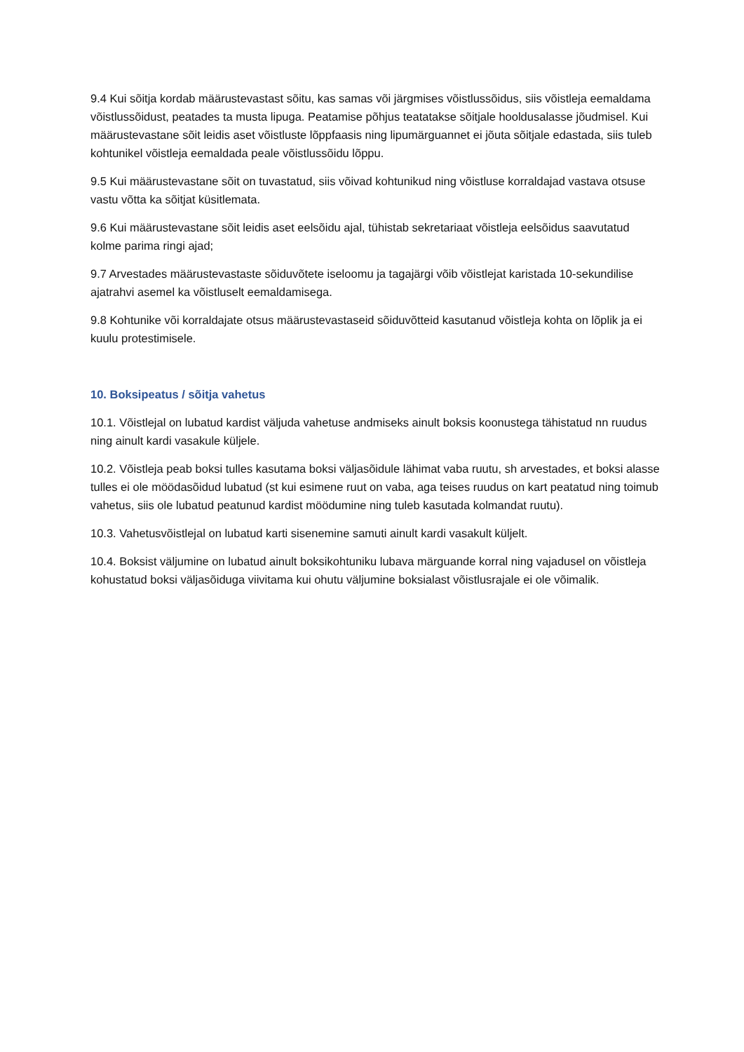9.4 Kui sõitja kordab määrustevastast sõitu, kas samas või järgmises võistlussõidus, siis võistleja eemaldama võistlussõidust, peatades ta musta lipuga. Peatamise põhjus teatatakse sõitjale hooldusalasse jõudmisel. Kui määrustevastane sõit leidis aset võistluste lõppfaasis ning lipumärguannet ei jõuta sõitjale edastada, siis tuleb kohtunikel võistleja eemaldada peale võistlussõidu lõppu.
9.5 Kui määrustevastane sõit on tuvastatud, siis võivad kohtunikud ning võistluse korraldajad vastava otsuse vastu võtta ka sõitjat küsitlemata.
9.6 Kui määrustevastane sõit leidis aset eelsõidu ajal, tühistab sekretariaat võistleja eelsõidus saavutatud kolme parima ringi ajad;
9.7 Arvestades määrustevastaste sõiduvõtete iseloomu ja tagajärgi võib võistlejat karistada 10-sekundilise ajatrahvi asemel ka võistluselt eemaldamisega.
9.8 Kohtunike või korraldajate otsus määrustevastaseid sõiduvõtteid kasutanud võistleja kohta on lõplik ja ei kuulu protestimisele.
10. Boksipeatus / sõitja vahetus
10.1. Võistlejal on lubatud kardist väljuda vahetuse andmiseks ainult boksis koonustega tähistatud nn ruudus ning ainult kardi vasakule küljele.
10.2. Võistleja peab boksi tulles kasutama boksi väljasõidule lähimat vaba ruutu, sh arvestades, et boksi alasse tulles ei ole möödasõidud lubatud (st kui esimene ruut on vaba, aga teises ruudus on kart peatatud ning toimub vahetus, siis ole lubatud peatunud kardist möödumine ning tuleb kasutada kolmandat ruutu).
10.3. Vahetusvõistlejal on lubatud karti sisenemine samuti ainult kardi vasakult küljelt.
10.4. Boksist väljumine on lubatud ainult boksikohtuniku lubava märguande korral ning vajadusel on võistleja kohustatud boksi väljasõiduga viivitama kui ohutu väljumine boksialast võistlusrajale ei ole võimalik.